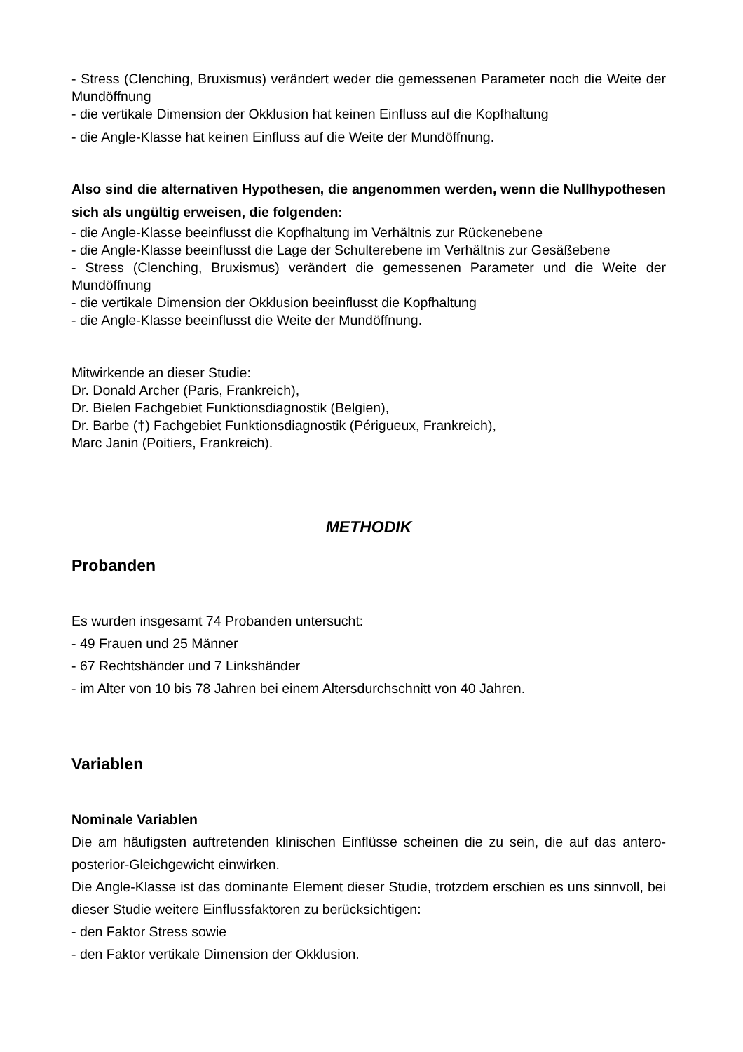- Stress (Clenching, Bruxismus) verändert weder die gemessenen Parameter noch die Weite der Mundöffnung
- die vertikale Dimension der Okklusion hat keinen Einfluss auf die Kopfhaltung
- die Angle-Klasse hat keinen Einfluss auf die Weite der Mundöffnung.
Also sind die alternativen Hypothesen, die angenommen werden, wenn die Nullhypothesen sich als ungültig erweisen, die folgenden:
- die Angle-Klasse beeinflusst die Kopfhaltung im Verhältnis zur Rückenebene
- die Angle-Klasse beeinflusst die Lage der Schulterebene im Verhältnis zur Gesäßebene
- Stress (Clenching, Bruxismus) verändert die gemessenen Parameter und die Weite der Mundöffnung
- die vertikale Dimension der Okklusion beeinflusst die Kopfhaltung
- die Angle-Klasse beeinflusst die Weite der Mundöffnung.
Mitwirkende an dieser Studie:
Dr. Donald Archer (Paris, Frankreich),
Dr. Bielen Fachgebiet Funktionsdiagnostik (Belgien),
Dr. Barbe (†) Fachgebiet Funktionsdiagnostik (Périgueux, Frankreich),
Marc Janin (Poitiers, Frankreich).
METHODIK
Probanden
Es wurden insgesamt 74 Probanden untersucht:
- 49 Frauen und 25 Männer
- 67 Rechtshänder und 7 Linkshänder
- im Alter von 10 bis 78 Jahren bei einem Altersdurchschnitt von 40 Jahren.
Variablen
Nominale Variablen
Die am häufigsten auftretenden klinischen Einflüsse scheinen die zu sein, die auf das antero-posterior-Gleichgewicht einwirken.
Die Angle-Klasse ist das dominante Element dieser Studie, trotzdem erschien es uns sinnvoll, bei dieser Studie weitere Einflussfaktoren zu berücksichtigen:
- den Faktor Stress sowie
- den Faktor vertikale Dimension der Okklusion.